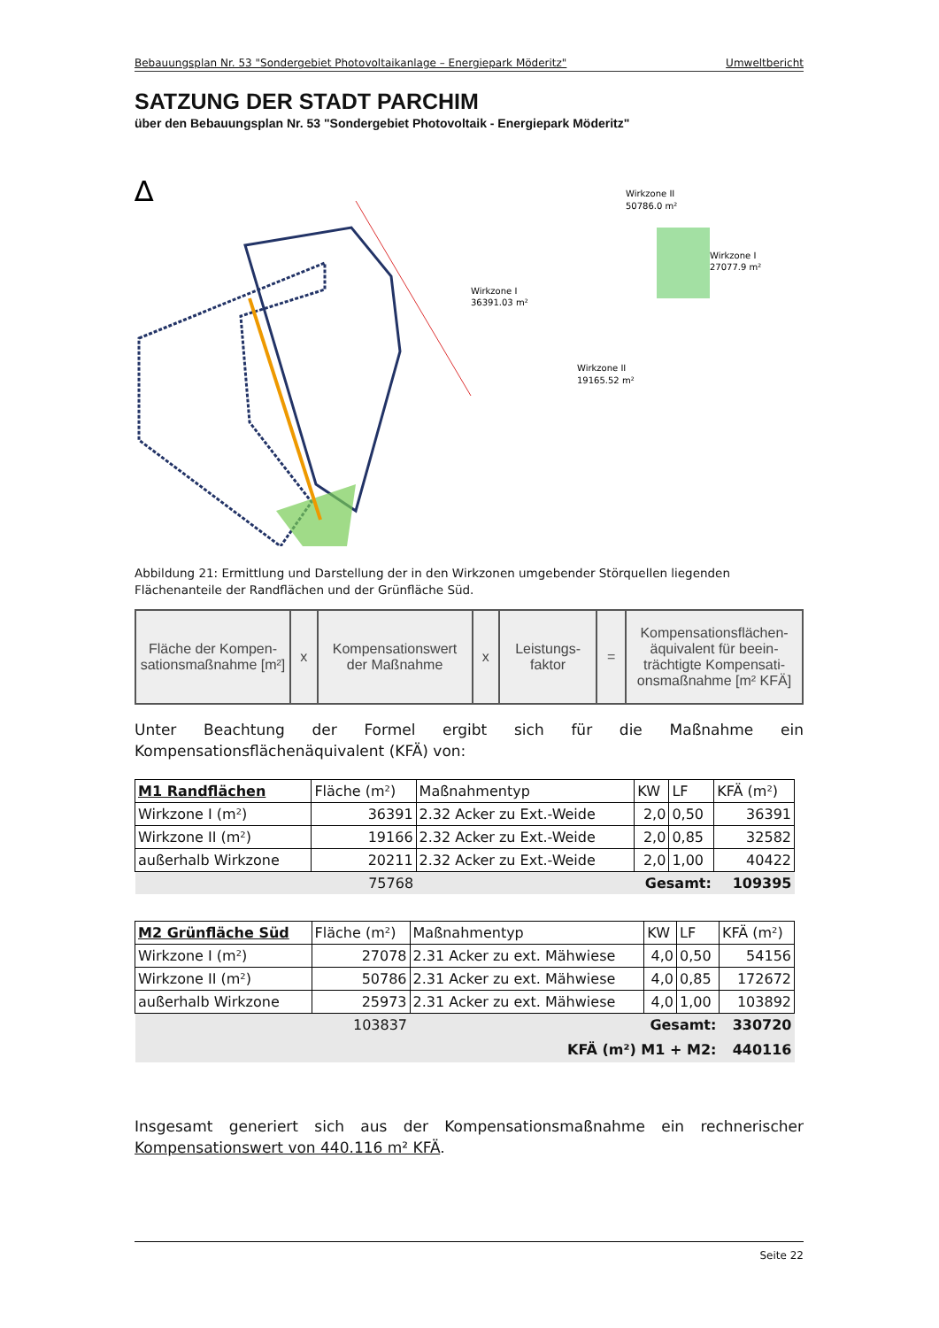Bebauungsplan Nr. 53 "Sondergebiet Photovoltaikanlage – Energiepark Möderitz" Umweltbericht
SATZUNG DER STADT PARCHIM
über den Bebauungsplan Nr. 53 "Sondergebiet Photovoltaik - Energiepark Möderitz"
Wirkzone I
36391.03 m²
Wirkzone II
19165.52 m²
Wirkzone II
50786.0 m²
Wirkzone I
27077.9 m²
∆
Abbildung 21: Ermittlung und Darstellung der in den Wirkzonen umgebender Störquellen liegenden Flächenanteile der Randflächen und der Grünfläche Süd.
| Fläche der Kompen-sationsmaßnahme [m²] | x | Kompensationswert der Maßnahme | x | Leistungs-faktor | = | Kompensationsflächen-äquivalent für beein-trächtigte Kompensati-onsmaßnahme [m² KFÄ] |
Unter Beachtung der Formel ergibt sich für die Maßnahme ein Kompensationsflächenäquivalent (KFÄ) von:
| M1 Randflächen | Fläche (m²) | Maßnahmentyp | KW | LF | KFÄ (m²) |
| Wirkzone I (m²) | 36391 | 2.32 Acker zu Ext.-Weide | 2,0 | 0,50 | 36391 |
| Wirkzone II (m²) | 19166 | 2.32 Acker zu Ext.-Weide | 2,0 | 0,85 | 32582 |
| außerhalb Wirkzone | 20211 | 2.32 Acker zu Ext.-Weide | 2,0 | 1,00 | 40422 |
| | 75768 | Gesamt: | | | 109395 |
| M2 Grünfläche Süd | Fläche (m²) | Maßnahmentyp | KW | LF | KFÄ (m²) |
| Wirkzone I (m²) | 27078 | 2.31 Acker zu ext. Mähwiese | 4,0 | 0,50 | 54156 |
| Wirkzone II (m²) | 50786 | 2.31 Acker zu ext. Mähwiese | 4,0 | 0,85 | 172672 |
| außerhalb Wirkzone | 25973 | 2.31 Acker zu ext. Mähwiese | 4,0 | 1,00 | 103892 |
| | 103837 | Gesamt: | | | 330720 |
| KFÄ (m²) M1 + M2: | | | | | 440116 |
Insgesamt generiert sich aus der Kompensationsmaßnahme ein rechnerischer Kompensationswert von 440.116 m² KFÄ.
Seite 22